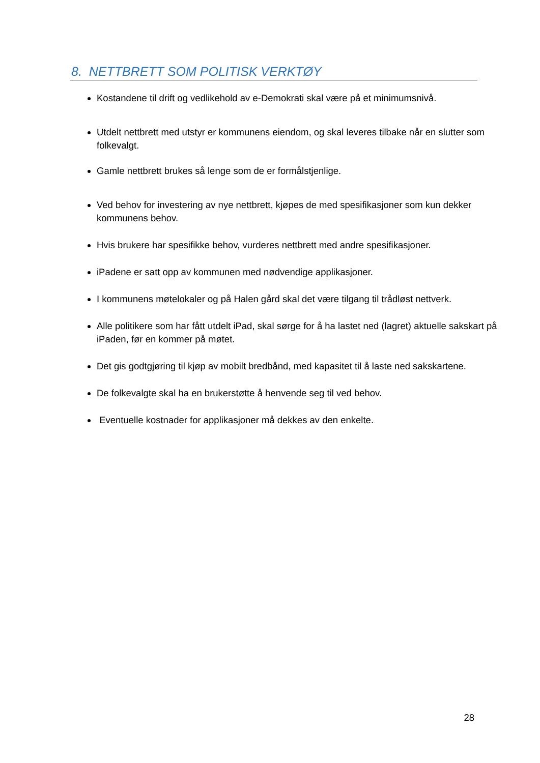8. NETTBRETT SOM POLITISK VERKTØY
Kostandene til drift og vedlikehold av e-Demokrati skal være på et minimumsnivå.
Utdelt nettbrett med utstyr er kommunens eiendom, og skal leveres tilbake når en slutter som folkevalgt.
Gamle nettbrett brukes så lenge som de er formålstjenlige.
Ved behov for investering av nye nettbrett, kjøpes de med spesifikasjoner som kun dekker kommunens behov.
Hvis brukere har spesifikke behov, vurderes nettbrett med andre spesifikasjoner.
iPadene er satt opp av kommunen med nødvendige applikasjoner.
I kommunens møtelokaler og på Halen gård skal det være tilgang til trådløst nettverk.
Alle politikere som har fått utdelt iPad, skal sørge for å ha lastet ned (lagret) aktuelle sakskart på iPaden, før en kommer på møtet.
Det gis godtgjøring til kjøp av mobilt bredbånd, med kapasitet til å laste ned sakskartene.
De folkevalgte skal ha en brukerstøtte å henvende seg til ved behov.
Eventuelle kostnader for applikasjoner må dekkes av den enkelte.
28